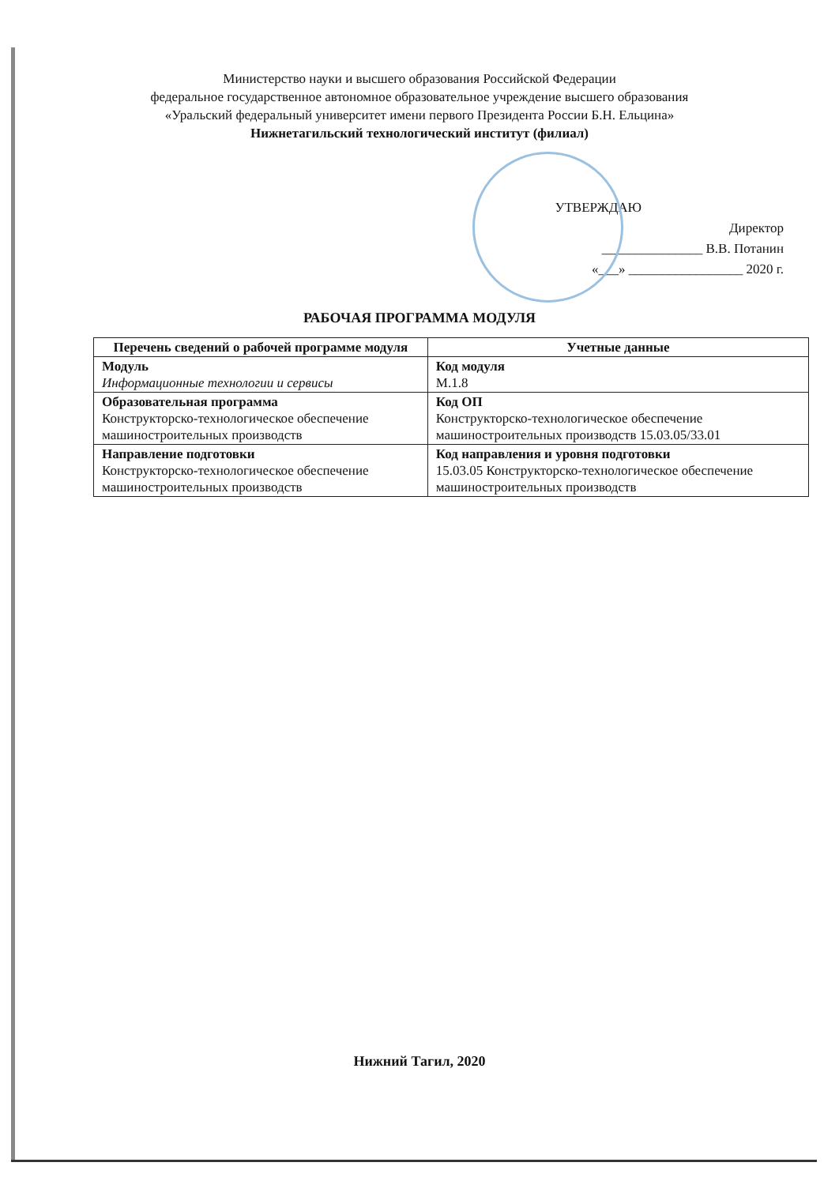Министерство науки и высшего образования Российской Федерации
федеральное государственное автономное образовательное учреждение высшего образования
«Уральский федеральный университет имени первого Президента России Б.Н. Ельцина»
Нижнетагильский технологический институт (филиал)
УТВЕРЖДАЮ
Директор
_______________ В.В. Потанин
«___» _________________ 2020 г.
РАБОЧАЯ ПРОГРАММА МОДУЛЯ
| Перечень сведений о рабочей программе модуля | Учетные данные |
| --- | --- |
| Модуль Информационные технологии и сервисы | Код модуля М.1.8 |
| Образовательная программа Конструкторско-технологическое обеспечение машиностроительных производств | Код ОП Конструкторско-технологическое обеспечение машиностроительных производств 15.03.05/33.01 |
| Направление подготовки Конструкторско-технологическое обеспечение машиностроительных производств | Код направления и уровня подготовки 15.03.05 Конструкторско-технологическое обеспечение машиностроительных производств |
Нижний Тагил, 2020